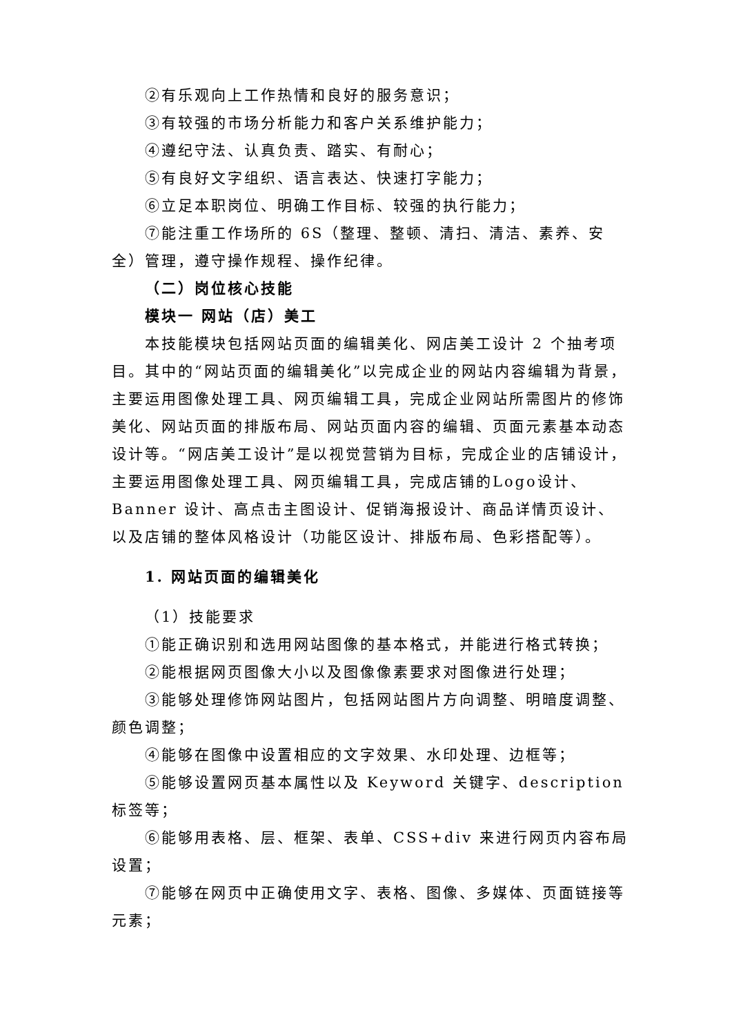②有乐观向上工作热情和良好的服务意识；
③有较强的市场分析能力和客户关系维护能力；
④遵纪守法、认真负责、踏实、有耐心；
⑤有良好文字组织、语言表达、快速打字能力；
⑥立足本职岗位、明确工作目标、较强的执行能力；
⑦能注重工作场所的 6S（整理、整顿、清扫、清洁、素养、安全）管理，遵守操作规程、操作纪律。
（二）岗位核心技能
模块一 网站（店）美工
本技能模块包括网站页面的编辑美化、网店美工设计 2 个抽考项目。其中的“网站页面的编辑美化”以完成企业的网站内容编辑为背景，主要运用图像处理工具、网页编辑工具，完成企业网站所需图片的修饰美化、网站页面的排版布局、网站页面内容的编辑、页面元素基本动态设计等。“网店美工设计”是以视觉营销为目标，完成企业的店铺设计，主要运用图像处理工具、网页编辑工具，完成店铺的Logo设计、Banner 设计、高点击主图设计、促销海报设计、商品详情页设计、以及店铺的整体风格设计（功能区设计、排版布局、色彩搭配等）。
1. 网站页面的编辑美化
（1）技能要求
①能正确识别和选用网站图像的基本格式，并能进行格式转换；
②能根据网页图像大小以及图像像素要求对图像进行处理；
③能够处理修饰网站图片，包括网站图片方向调整、明暗度调整、颜色调整；
④能够在图像中设置相应的文字效果、水印处理、边框等；
⑤能够设置网页基本属性以及 Keyword 关键字、description 标签等；
⑥能够用表格、层、框架、表单、CSS+div 来进行网页内容布局设置；
⑦能够在网页中正确使用文字、表格、图像、多媒体、页面链接等元素；